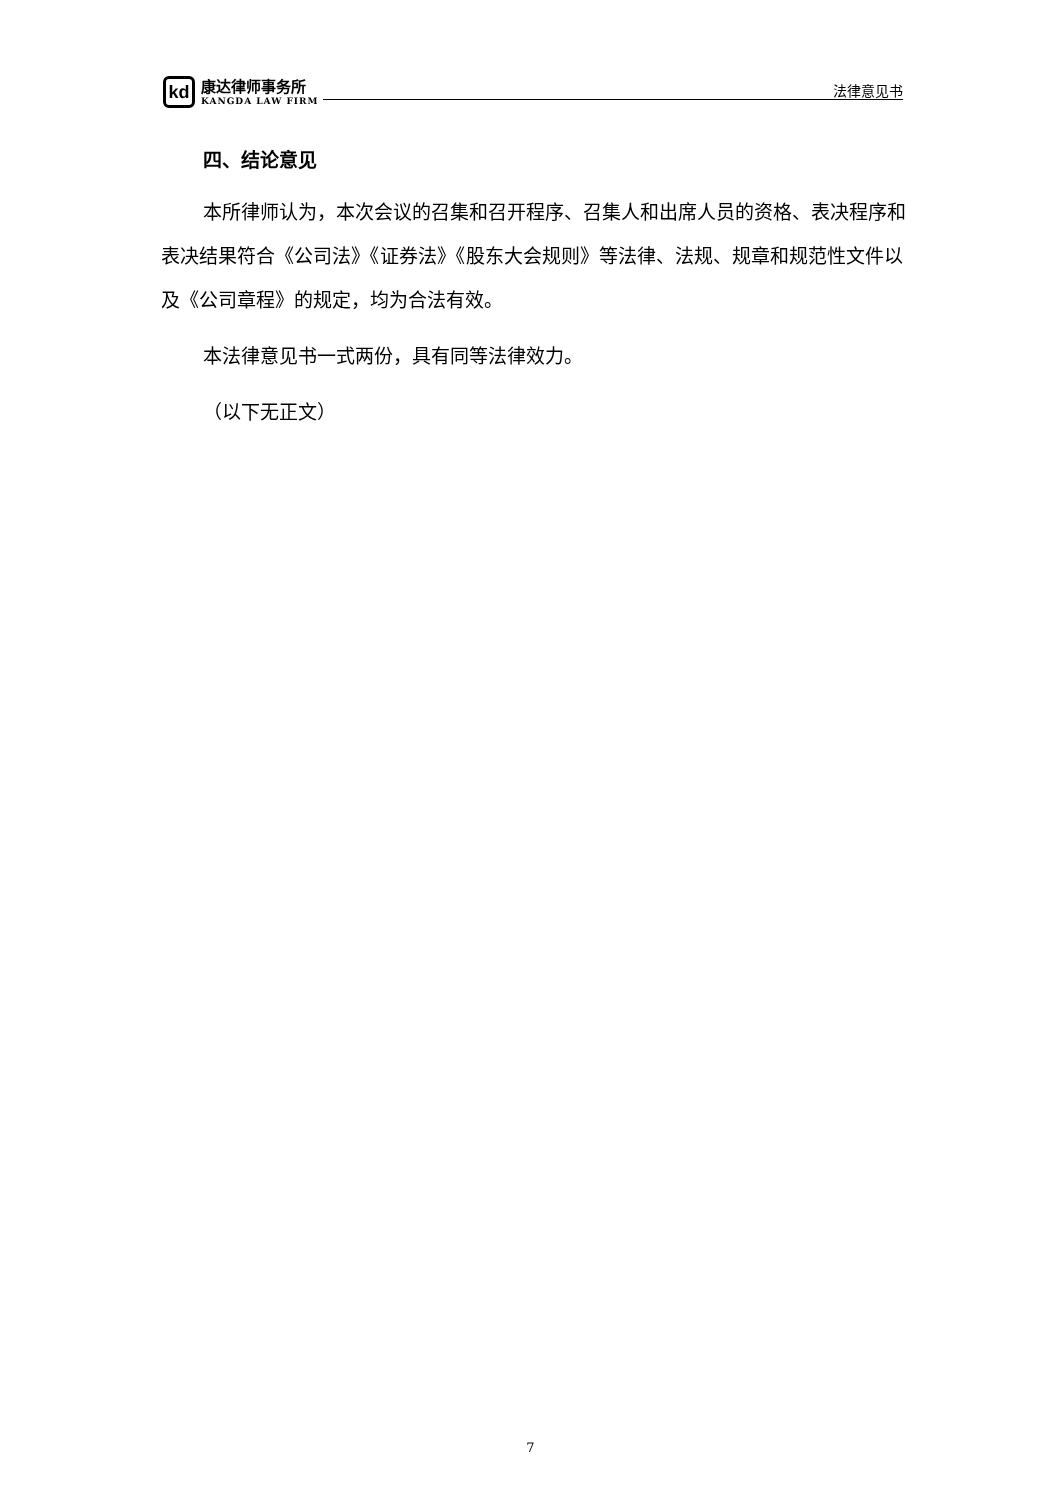kd
康达律师事务所
KANGDA LAW FIRM
法律意见书
四、结论意见
本所律师认为，本次会议的召集和召开程序、召集人和出席人员的资格、表决程序和表决结果符合《公司法》《证券法》《股东大会规则》等法律、法规、规章和规范性文件以及《公司章程》的规定，均为合法有效。
本法律意见书一式两份，具有同等法律效力。
（以下无正文）
7